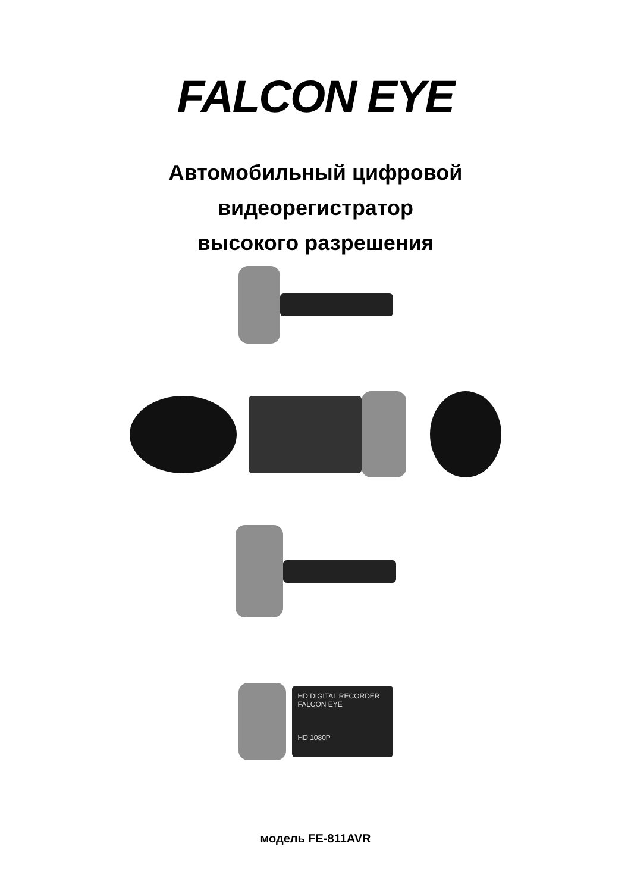FALCON EYE
Автомобильный цифровой
видеорегистратор
высокого разрешения
HD DIGITAL RECORDER FALCON EYE
HD 1080P
модель FE-811AVR